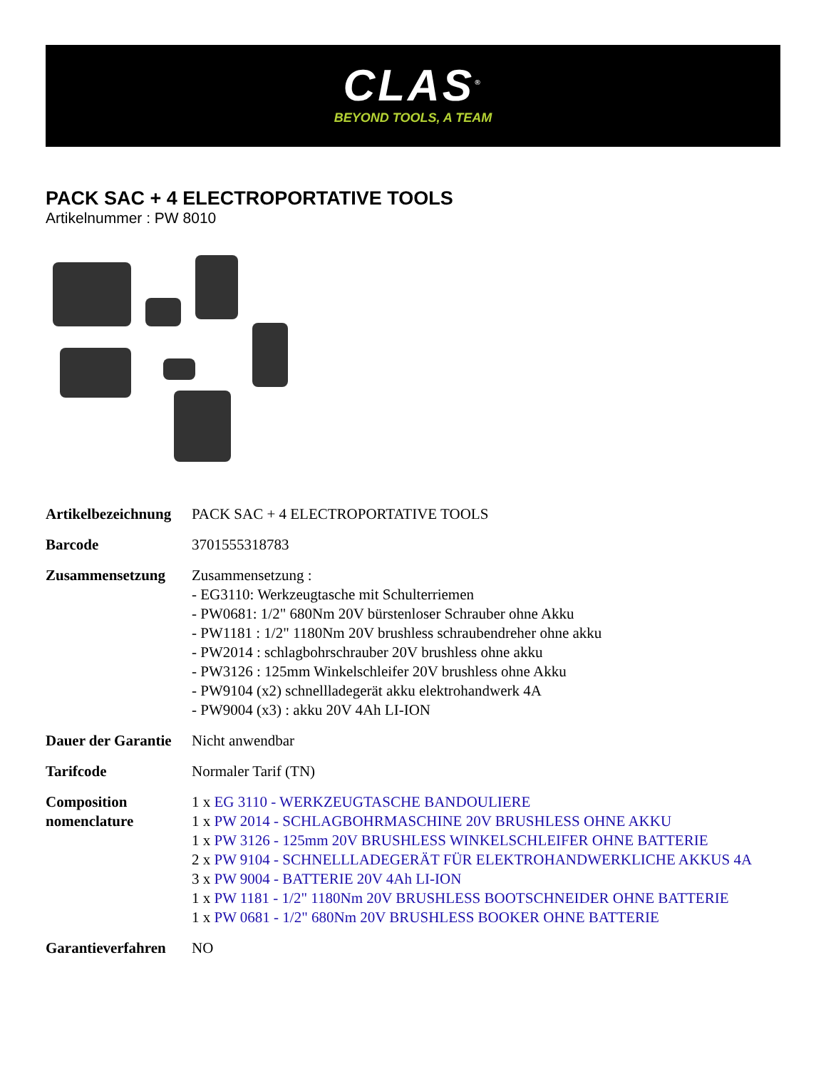CLAS<sup>®</sup>
BEYOND TOOLS, A TEAM
PACK SAC + 4 ELECTROPORTATIVE TOOLS
Artikelnummer : PW 8010
| Artikelbezeichnung | PACK SAC + 4 ELECTROPORTATIVE TOOLS |
| Barcode | 3701555318783 |
| Zusammensetzung | Zusammensetzung : - EG3110: Werkzeugtasche mit Schulterriemen - PW0681: 1/2" 680Nm 20V bürstenloser Schrauber ohne Akku - PW1181 : 1/2" 1180Nm 20V brushless schraubendreher ohne akku - PW2014 : schlagbohrschrauber 20V brushless ohne akku - PW3126 : 125mm Winkelschleifer 20V brushless ohne Akku - PW9104 (x2) schnellladegerät akku elektrohandwerk 4A - PW9004 (x3) : akku 20V 4Ah LI-ION |
| Dauer der Garantie | Nicht anwendbar |
| Tarifcode | Normaler Tarif (TN) |
| Composition nomenclature | 1 x EG 3110 - WERKZEUGTASCHE BANDOULIERE 1 x PW 2014 - SCHLAGBOHRMASCHINE 20V BRUSHLESS OHNE AKKU 1 x PW 3126 - 125mm 20V BRUSHLESS WINKELSCHLEIFER OHNE BATTERIE 2 x PW 9104 - SCHNELLLADEGERÄT FÜR ELEKTROHANDWERKLICHE AKKUS 4A 3 x PW 9004 - BATTERIE 20V 4Ah LI-ION 1 x PW 1181 - 1/2" 1180Nm 20V BRUSHLESS BOOTSCHNEIDER OHNE BATTERIE 1 x PW 0681 - 1/2" 680Nm 20V BRUSHLESS BOOKER OHNE BATTERIE |
| Garantieverfahren | NO |